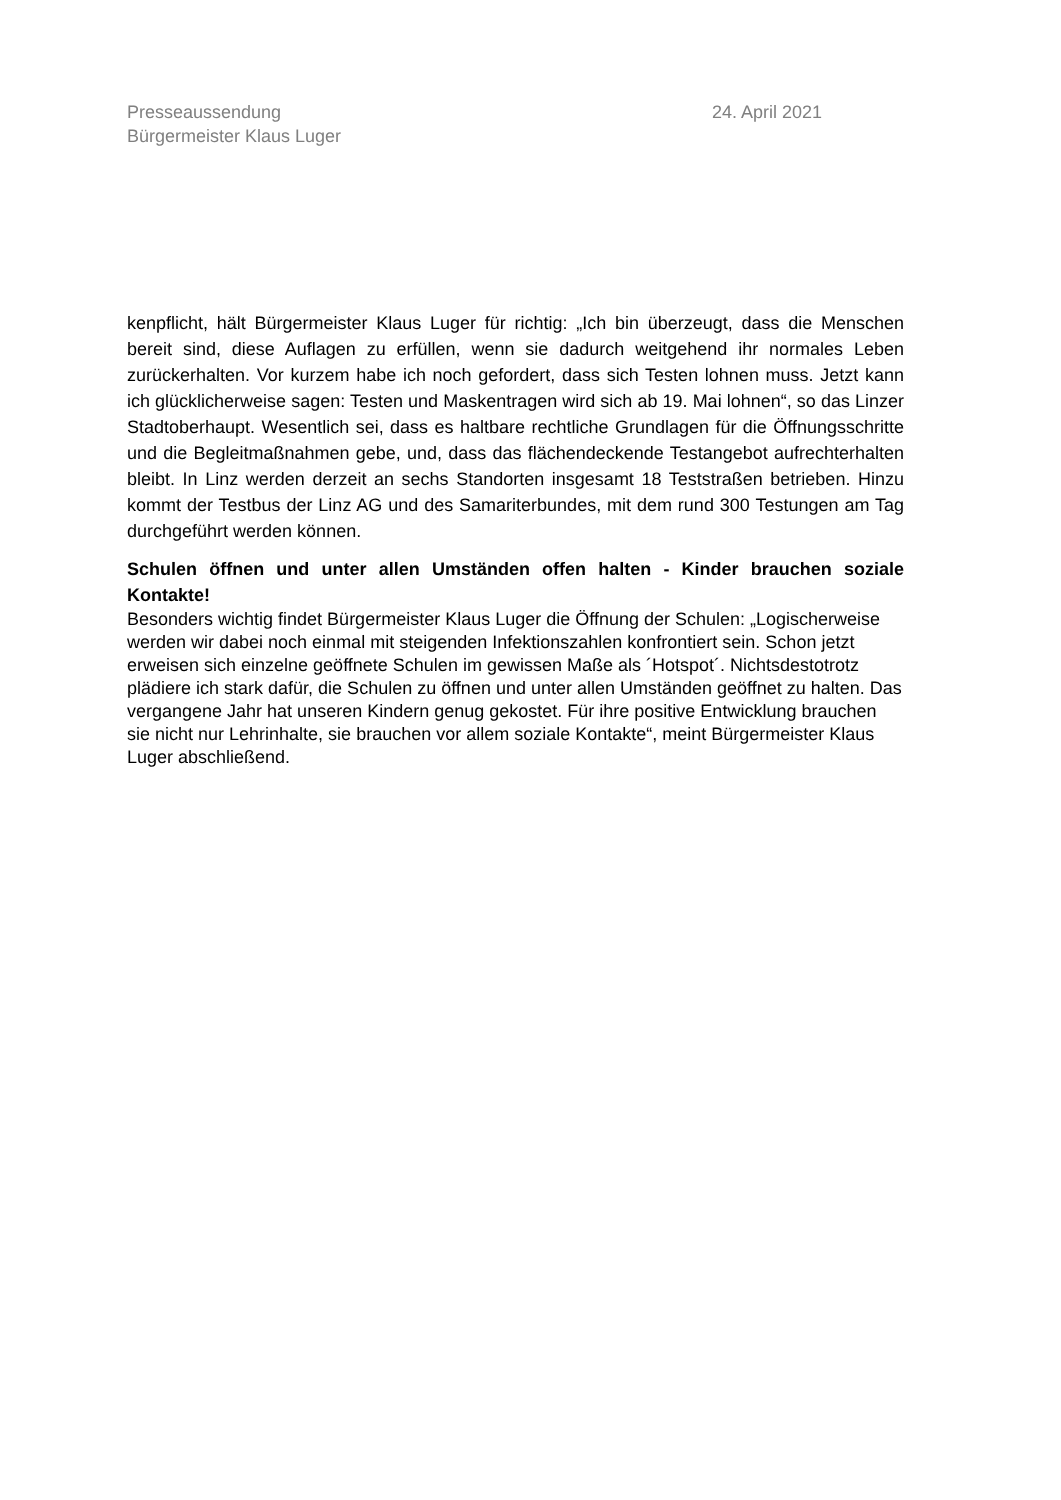Presseaussendung
Bürgermeister Klaus Luger
24. April 2021
kenpflicht, hält Bürgermeister Klaus Luger für richtig: „Ich bin überzeugt, dass die Menschen bereit sind, diese Auflagen zu erfüllen, wenn sie dadurch weitgehend ihr normales Leben zurückerhalten. Vor kurzem habe ich noch gefordert, dass sich Testen lohnen muss. Jetzt kann ich glücklicherweise sagen: Testen und Maskentragen wird sich ab 19. Mai lohnen“, so das Linzer Stadtoberhaupt. Wesentlich sei, dass es haltbare rechtliche Grundlagen für die Öffnungsschritte und die Begleitmaßnahmen gebe, und, dass das flächendeckende Testangebot aufrechterhalten bleibt. In Linz werden derzeit an sechs Standorten insgesamt 18 Teststraßen betrieben. Hinzu kommt der Testbus der Linz AG und des Samariterbundes, mit dem rund 300 Testungen am Tag durchgeführt werden können.
Schulen öffnen und unter allen Umständen offen halten - Kinder brauchen soziale Kontakte!
Besonders wichtig findet Bürgermeister Klaus Luger die Öffnung der Schulen: „Logischerweise werden wir dabei noch einmal mit steigenden Infektionszahlen konfrontiert sein. Schon jetzt erweisen sich einzelne geöffnete Schulen im gewissen Maße als ´Hotspot´. Nichtsdestotrotz plädiere ich stark dafür, die Schulen zu öffnen und unter allen Umständen geöffnet zu halten. Das vergangene Jahr hat unseren Kindern genug gekostet. Für ihre positive Entwicklung brauchen sie nicht nur Lehrinhalte, sie brauchen vor allem soziale Kontakte“, meint Bürgermeister Klaus Luger abschließend.